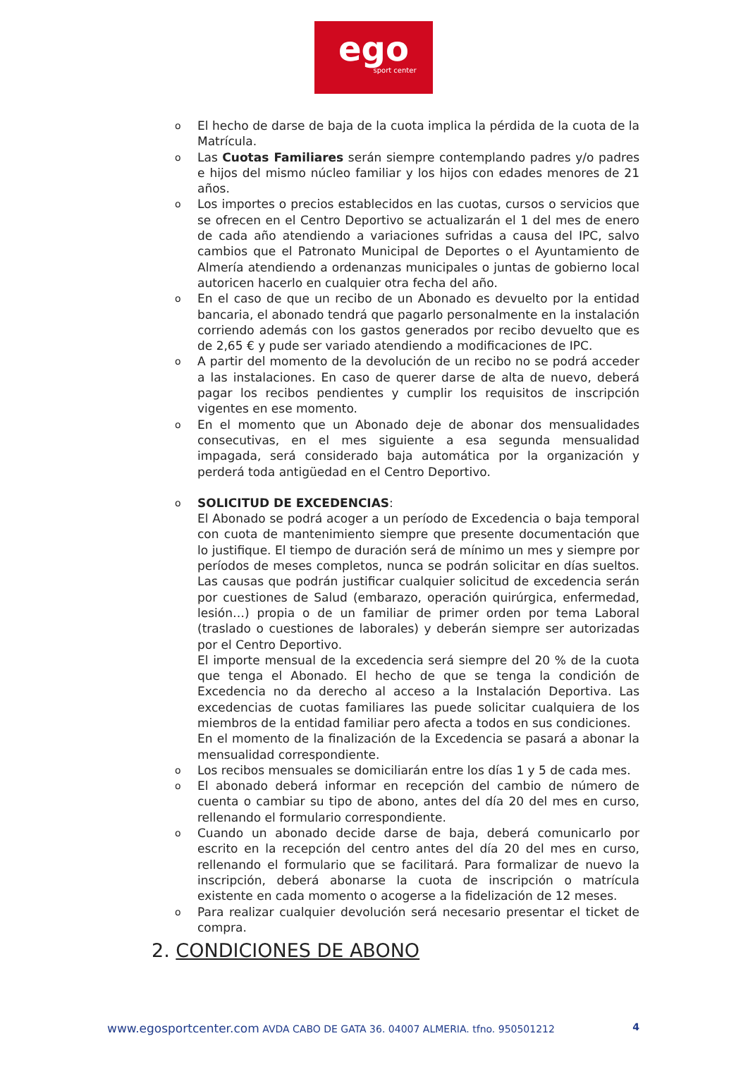ego
sport center
o El hecho de darse de baja de la cuota implica la pérdida de la cuota de la Matrícula.
o Las Cuotas Familiares serán siempre contemplando padres y/o padres e hijos del mismo núcleo familiar y los hijos con edades menores de 21 años.
o Los importes o precios establecidos en las cuotas, cursos o servicios que se ofrecen en el Centro Deportivo se actualizarán el 1 del mes de enero de cada año atendiendo a variaciones sufridas a causa del IPC, salvo cambios que el Patronato Municipal de Deportes o el Ayuntamiento de Almería atendiendo a ordenanzas municipales o juntas de gobierno local autoricen hacerlo en cualquier otra fecha del año.
o En el caso de que un recibo de un Abonado es devuelto por la entidad bancaria, el abonado tendrá que pagarlo personalmente en la instalación corriendo además con los gastos generados por recibo devuelto que es de 2,65 € y pude ser variado atendiendo a modificaciones de IPC.
o A partir del momento de la devolución de un recibo no se podrá acceder a las instalaciones. En caso de querer darse de alta de nuevo, deberá pagar los recibos pendientes y cumplir los requisitos de inscripción vigentes en ese momento.
o En el momento que un Abonado deje de abonar dos mensualidades consecutivas, en el mes siguiente a esa segunda mensualidad impagada, será considerado baja automática por la organización y perderá toda antigüedad en el Centro Deportivo.
o SOLICITUD DE EXCEDENCIAS:
El Abonado se podrá acoger a un período de Excedencia o baja temporal con cuota de mantenimiento siempre que presente documentación que lo justifique. El tiempo de duración será de mínimo un mes y siempre por períodos de meses completos, nunca se podrán solicitar en días sueltos. Las causas que podrán justificar cualquier solicitud de excedencia serán por cuestiones de Salud (embarazo, operación quirúrgica, enfermedad, lesión…) propia o de un familiar de primer orden por tema Laboral (traslado o cuestiones de laborales) y deberán siempre ser autorizadas por el Centro Deportivo.
El importe mensual de la excedencia será siempre del 20 % de la cuota que tenga el Abonado. El hecho de que se tenga la condición de Excedencia no da derecho al acceso a la Instalación Deportiva. Las excedencias de cuotas familiares las puede solicitar cualquiera de los miembros de la entidad familiar pero afecta a todos en sus condiciones.
En el momento de la finalización de la Excedencia se pasará a abonar la mensualidad correspondiente.
o Los recibos mensuales se domiciliarán entre los días 1 y 5 de cada mes.
o El abonado deberá informar en recepción del cambio de número de cuenta o cambiar su tipo de abono, antes del día 20 del mes en curso, rellenando el formulario correspondiente.
o Cuando un abonado decide darse de baja, deberá comunicarlo por escrito en la recepción del centro antes del día 20 del mes en curso, rellenando el formulario que se facilitará. Para formalizar de nuevo la inscripción, deberá abonarse la cuota de inscripción o matrícula existente en cada momento o acogerse a la fidelización de 12 meses.
o Para realizar cualquier devolución será necesario presentar el ticket de compra.
2. CONDICIONES DE ABONO
www.egosportcenter.com AVDA CABO DE GATA 36. 04007 ALMERIA. tfno. 950501212 4